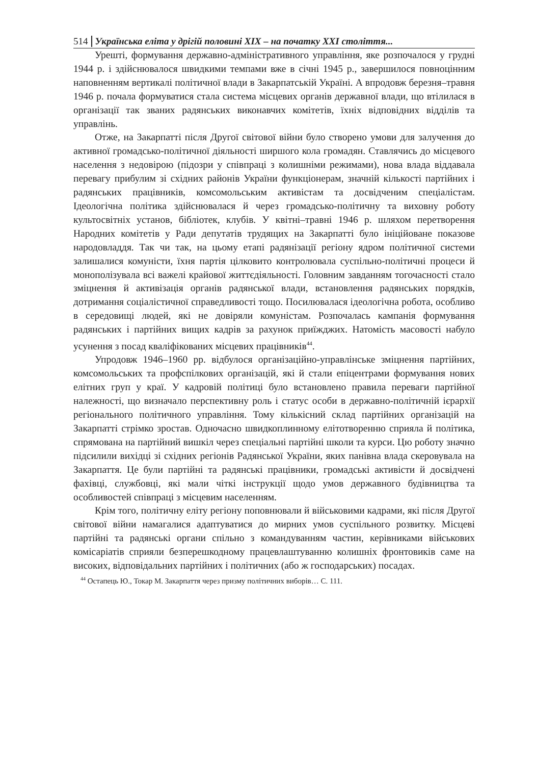514 Українська еліта у дрігій половині XIX – на початку XXI століття...
Урешті, формування державно-адміністративного управління, яке розпочалося у грудні 1944 р. і здійснювалося швидкими темпами вже в січні 1945 р., завершилося повноцінним наповненням вертикалі політичної влади в Закарпатській Україні. А впродовж березня–травня 1946 р. почала формуватися стала система місцевих органів державної влади, що втілилася в організації так званих радянських виконавчих комітетів, їхніх відповідних відділів та управлінь.
Отже, на Закарпатті після Другої світової війни було створено умови для залучення до активної громадсько-політичної діяльності ширшого кола громадян. Ставлячись до місцевого населення з недовірою (підозри у співпраці з колишніми режимами), нова влада віддавала перевагу прибулим зі східних районів України функціонерам, значній кількості партійних і радянських працівників, комсомольським активістам та досвідченим спеціалістам. Ідеологічна політика здійснювалася й через громадсько-політичну та виховну роботу культосвітніх установ, бібліотек, клубів. У квітні–травні 1946 р. шляхом перетворення Народних комітетів у Ради депутатів трудящих на Закарпатті було ініційоване показове народовладдя. Так чи так, на цьому етапі радянізації регіону ядром політичної системи залишалися комуністи, їхня партія цілковито контролювала суспільно-політичні процеси й монополізувала всі важелі крайової життєдіяльності. Головним завданням тогочасності стало зміцнення й активізація органів радянської влади, встановлення радянських порядків, дотримання соціалістичної справедливості тощо. Посилювалася ідеологічна робота, особливо в середовищі людей, які не довіряли комуністам. Розпочалась кампанія формування радянських і партійних вищих кадрів за рахунок приїжджих. Натомість масовості набуло усунення з посад кваліфікованих місцевих працівників<sup>44</sup>.
Упродовж 1946–1960 рр. відбулося організаційно-управлінське зміцнення партійних, комсомольських та профспілкових організацій, які й стали епіцентрами формування нових елітних груп у краї. У кадровій політиці було встановлено правила переваги партійної належності, що визначало перспективну роль і статус особи в державно-політичній ієрархії регіонального політичного управління. Тому кількісний склад партійних організацій на Закарпатті стрімко зростав. Одночасно швидкоплинному елітотворенню сприяла й політика, спрямована на партійний вишкіл через спеціальні партійні школи та курси. Цю роботу значно підсилили вихідці зі східних регіонів Радянської України, яких панівна влада скеровувала на Закарпаття. Це були партійні та радянські працівники, громадські активісти й досвідчені фахівці, службовці, які мали чіткі інструкції щодо умов державного будівництва та особливостей співпраці з місцевим населенням.
Крім того, політичну еліту регіону поповнювали й військовими кадрами, які після Другої світової війни намагалися адаптуватися до мирних умов суспільного розвитку. Місцеві партійні та радянські органи спільно з командуванням частин, керівниками військових комісаріатів сприяли безперешкодному працевлаштуванню колишніх фронтовиків саме на високих, відповідальних партійних і політичних (або ж господарських) посадах.
<sup>44</sup> Остапець Ю., Токар М. Закарпаття через призму політичних виборів… С. 111.